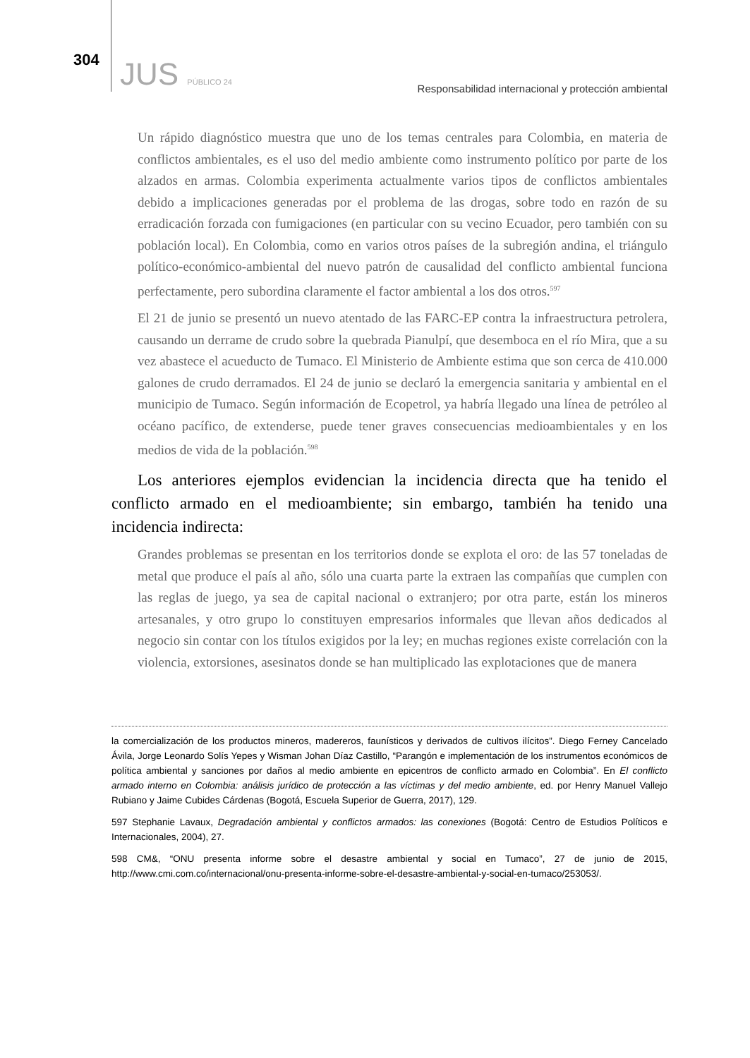304
JUS PÚBLICO 24
Responsabilidad internacional y protección ambiental
Un rápido diagnóstico muestra que uno de los temas centrales para Colombia, en materia de conflictos ambientales, es el uso del medio ambiente como instrumento político por parte de los alzados en armas. Colombia experimenta actualmente varios tipos de conflictos ambientales debido a implicaciones generadas por el problema de las drogas, sobre todo en razón de su erradicación forzada con fumigaciones (en particular con su vecino Ecuador, pero también con su población local). En Colombia, como en varios otros países de la subregión andina, el triángulo político-económico-ambiental del nuevo patrón de causalidad del conflicto ambiental funciona perfectamente, pero subordina claramente el factor ambiental a los dos otros.<sup>597</sup>
El 21 de junio se presentó un nuevo atentado de las FARC-EP contra la infraestructura petrolera, causando un derrame de crudo sobre la quebrada Pianulpí, que desemboca en el río Mira, que a su vez abastece el acueducto de Tumaco. El Ministerio de Ambiente estima que son cerca de 410.000 galones de crudo derramados. El 24 de junio se declaró la emergencia sanitaria y ambiental en el municipio de Tumaco. Según información de Ecopetrol, ya habría llegado una línea de petróleo al océano pacífico, de extenderse, puede tener graves consecuencias medioambientales y en los medios de vida de la población.<sup>598</sup>
Los anteriores ejemplos evidencian la incidencia directa que ha tenido el conflicto armado en el medioambiente; sin embargo, también ha tenido una incidencia indirecta:
Grandes problemas se presentan en los territorios donde se explota el oro: de las 57 toneladas de metal que produce el país al año, sólo una cuarta parte la extraen las compañías que cumplen con las reglas de juego, ya sea de capital nacional o extranjero; por otra parte, están los mineros artesanales, y otro grupo lo constituyen empresarios informales que llevan años dedicados al negocio sin contar con los títulos exigidos por la ley; en muchas regiones existe correlación con la violencia, extorsiones, asesinatos donde se han multiplicado las explotaciones que de manera
la comercialización de los productos mineros, madereros, faunísticos y derivados de cultivos ilícitos”. Diego Ferney Cancelado Ávila, Jorge Leonardo Solís Yepes y Wisman Johan Díaz Castillo, “Parangón e implementación de los instrumentos económicos de política ambiental y sanciones por daños al medio ambiente en epicentros de conflicto armado en Colombia”. En El conflicto armado interno en Colombia: análisis jurídico de protección a las víctimas y del medio ambiente, ed. por Henry Manuel Vallejo Rubiano y Jaime Cubides Cárdenas (Bogotá, Escuela Superior de Guerra, 2017), 129.
597 Stephanie Lavaux, Degradación ambiental y conflictos armados: las conexiones (Bogotá: Centro de Estudios Políticos e Internacionales, 2004), 27.
598 CM&, “ONU presenta informe sobre el desastre ambiental y social en Tumaco”, 27 de junio de 2015, http://www.cmi.com.co/internacional/onu-presenta-informe-sobre-el-desastre-ambiental-y-social-en-tumaco/253053/.